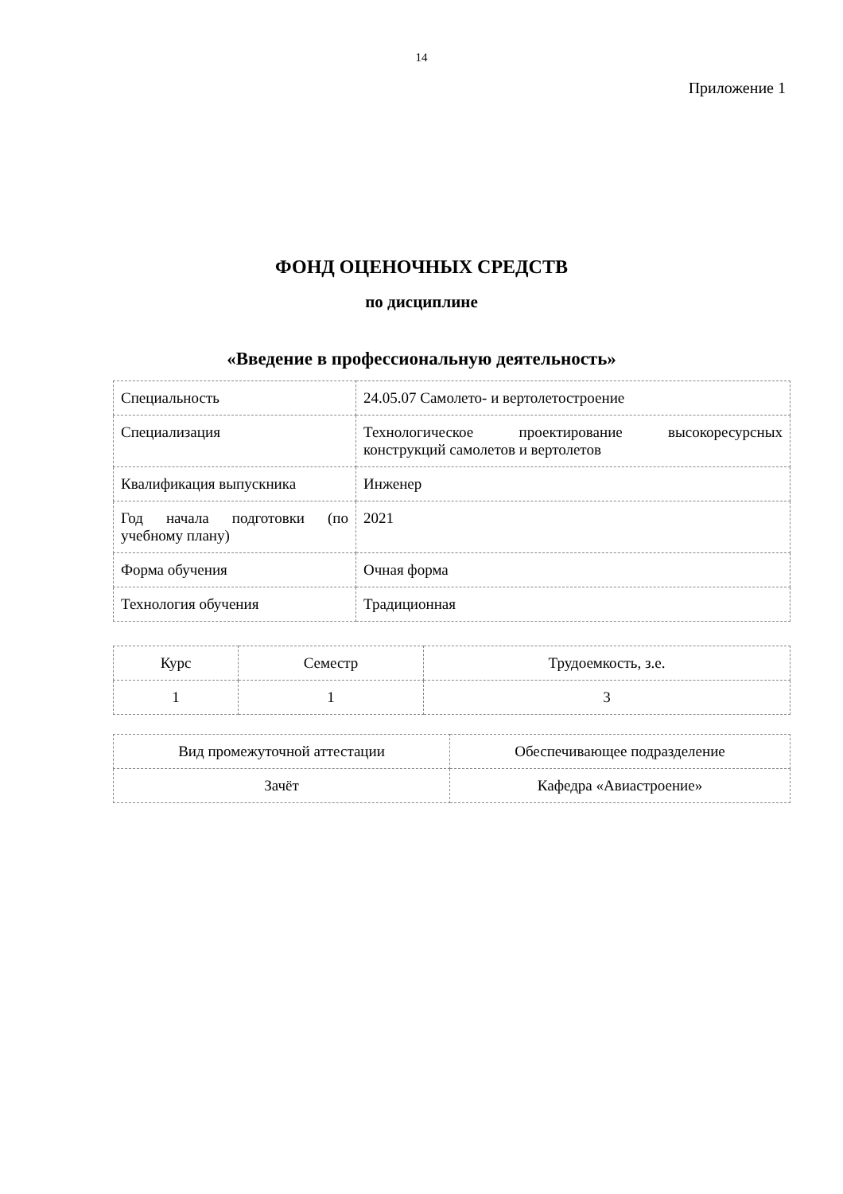14
Приложение 1
ФОНД ОЦЕНОЧНЫХ СРЕДСТВ
по дисциплине
«Введение в профессиональную деятельность»
| Специальность | 24.05.07 Самолето- и вертолетостроение |
| Специализация | Технологическое проектирование высокоресурсных конструкций самолетов и вертолетов |
| Квалификация выпускника | Инженер |
| Год начала подготовки (по учебному плану) | 2021 |
| Форма обучения | Очная форма |
| Технология обучения | Традиционная |
| Курс | Семестр | Трудоемкость, з.е. |
| 1 | 1 | 3 |
| Вид промежуточной аттестации | Обеспечивающее подразделение |
| Зачёт | Кафедра «Авиастроение» |